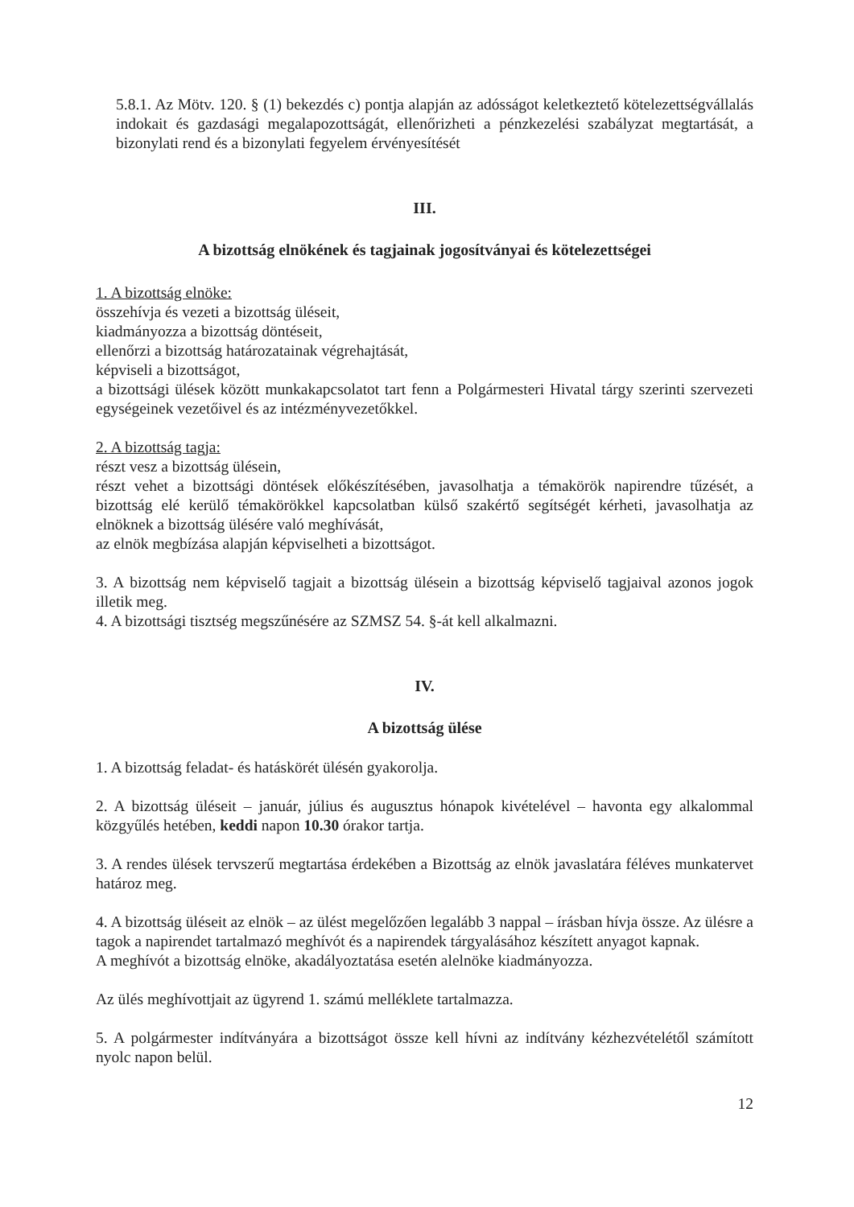5.8.1. Az Mötv. 120. § (1) bekezdés c) pontja alapján az adósságot keletkeztető kötelezettségvállalás indokait és gazdasági megalapozottságát, ellenőrizheti a pénzkezelési szabályzat megtartását, a bizonylati rend és a bizonylati fegyelem érvényesítését
III.
A bizottság elnökének és tagjainak jogosítványai és kötelezettségei
1. A bizottság elnöke:
összehívja és vezeti a bizottság üléseit,
kiadmányozza a bizottság döntéseit,
ellenőrzi a bizottság határozatainak végrehajtását,
képviseli a bizottságot,
a bizottsági ülések között munkakapcsolatot tart fenn a Polgármesteri Hivatal tárgy szerinti szervezeti egységeinek vezetőivel és az intézményvezetőkkel.
2. A bizottság tagja:
részt vesz a bizottság ülésein,
részt vehet a bizottsági döntések előkészítésében, javasolhatja a témakörök napirendre tűzését, a bizottság elé kerülő témakörökkel kapcsolatban külső szakértő segítségét kérheti, javasolhatja az elnöknek a bizottság ülésére való meghívását,
az elnök megbízása alapján képviselheti a bizottságot.
3. A bizottság nem képviselő tagjait a bizottság ülésein a bizottság képviselő tagjaival azonos jogok illetik meg.
4. A bizottsági tisztség megszűnésére az SZMSZ 54. §-át kell alkalmazni.
IV.
A bizottság ülése
1. A bizottság feladat- és hatáskörét ülésén gyakorolja.
2. A bizottság üléseit – január, július és augusztus hónapok kivételével – havonta egy alkalommal közgyűlés hetében, keddi napon 10.30 órakor tartja.
3. A rendes ülések tervszerű megtartása érdekében a Bizottság az elnök javaslatára féléves munkatervet határoz meg.
4. A bizottság üléseit az elnök – az ülést megelőzően legalább 3 nappal – írásban hívja össze. Az ülésre a tagok a napirendet tartalmazó meghívót és a napirendek tárgyalásához készített anyagot kapnak.
A meghívót a bizottság elnöke, akadályoztatása esetén alelnöke kiadmányozza.
Az ülés meghívottjait az ügyrend 1. számú melléklete tartalmazza.
5. A polgármester indítványára a bizottságot össze kell hívni az indítvány kézhezvételétől számított nyolc napon belül.
12